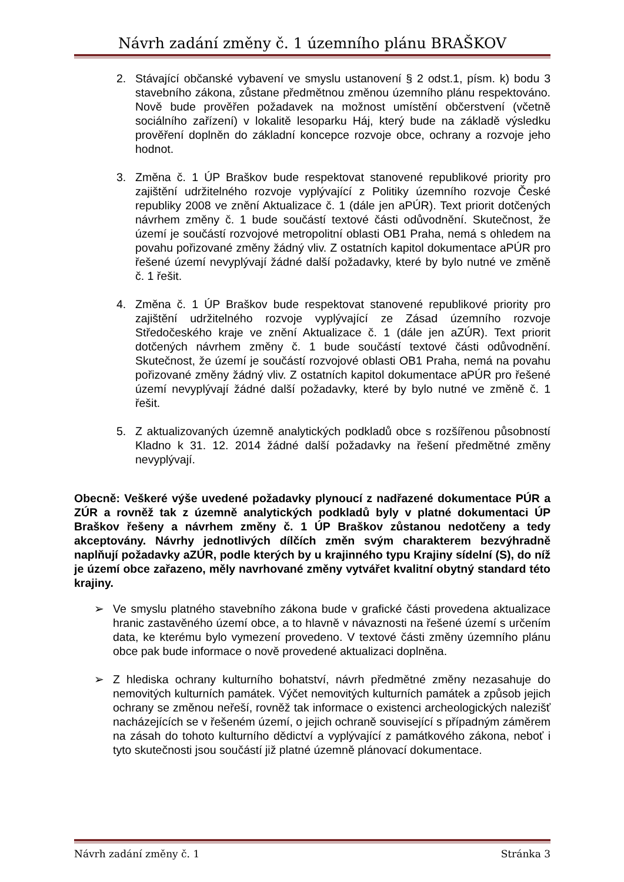Návrh zadání změny č. 1 územního plánu BRAŠKOV
2. Stávající občanské vybavení ve smyslu ustanovení § 2 odst.1, písm. k) bodu 3 stavebního zákona, zůstane předmětnou změnou územního plánu respektováno. Nově bude prověřen požadavek na možnost umístění občerstvení (včetně sociálního zařízení) v lokalitě lesoparku Háj, který bude na základě výsledku prověření doplněn do základní koncepce rozvoje obce, ochrany a rozvoje jeho hodnot.
3. Změna č. 1 ÚP Braškov bude respektovat stanovené republikové priority pro zajištění udržitelného rozvoje vyplývající z Politiky územního rozvoje České republiky 2008 ve znění Aktualizace č. 1 (dále jen aPÚR). Text priorit dotčených návrhem změny č. 1 bude součástí textové části odůvodnění. Skutečnost, že území je součástí rozvojové metropolitní oblasti OB1 Praha, nemá s ohledem na povahu pořizované změny žádný vliv. Z ostatních kapitol dokumentace aPÚR pro řešené území nevyplývají žádné další požadavky, které by bylo nutné ve změně č. 1 řešit.
4. Změna č. 1 ÚP Braškov bude respektovat stanovené republikové priority pro zajištění udržitelného rozvoje vyplývající ze Zásad územního rozvoje Středočeského kraje ve znění Aktualizace č. 1 (dále jen aZÚR). Text priorit dotčených návrhem změny č. 1 bude součástí textové části odůvodnění. Skutečnost, že území je součástí rozvojové oblasti OB1 Praha, nemá na povahu pořizované změny žádný vliv. Z ostatních kapitol dokumentace aPÚR pro řešené území nevyplývají žádné další požadavky, které by bylo nutné ve změně č. 1 řešit.
5. Z aktualizovaných územně analytických podkladů obce s rozšířenou působností Kladno k 31. 12. 2014 žádné další požadavky na řešení předmětné změny nevyplývají.
Obecně: Veškeré výše uvedené požadavky plynoucí z nadřazené dokumentace PÚR a ZÚR a rovněž tak z územně analytických podkladů byly v platné dokumentaci ÚP Braškov řešeny a návrhem změny č. 1 ÚP Braškov zůstanou nedotčeny a tedy akceptovány. Návrhy jednotlivých dílčích změn svým charakterem bezvýhradně naplňují požadavky aZÚR, podle kterých by u krajinného typu Krajiny sídelní (S), do níž je území obce zařazeno, měly navrhované změny vytvářet kvalitní obytný standard této krajiny.
➢ Ve smyslu platného stavebního zákona bude v grafické části provedena aktualizace hranic zastavěného území obce, a to hlavně v návaznosti na řešené území s určením data, ke kterému bylo vymezení provedeno. V textové části změny územního plánu obce pak bude informace o nově provedené aktualizaci doplněna.
➢ Z hlediska ochrany kulturního bohatství, návrh předmětné změny nezasahuje do nemovitých kulturních památek. Výčet nemovitých kulturních památek a způsob jejich ochrany se změnou neřeší, rovněž tak informace o existenci archeologických nalezišť nacházejících se v řešeném území, o jejich ochraně související s případným záměrem na zásah do tohoto kulturního dědictví a vyplývající z památkového zákona, neboť i tyto skutečnosti jsou součástí již platné územně plánovací dokumentace.
Návrh zadání změny č. 1 Stránka 3